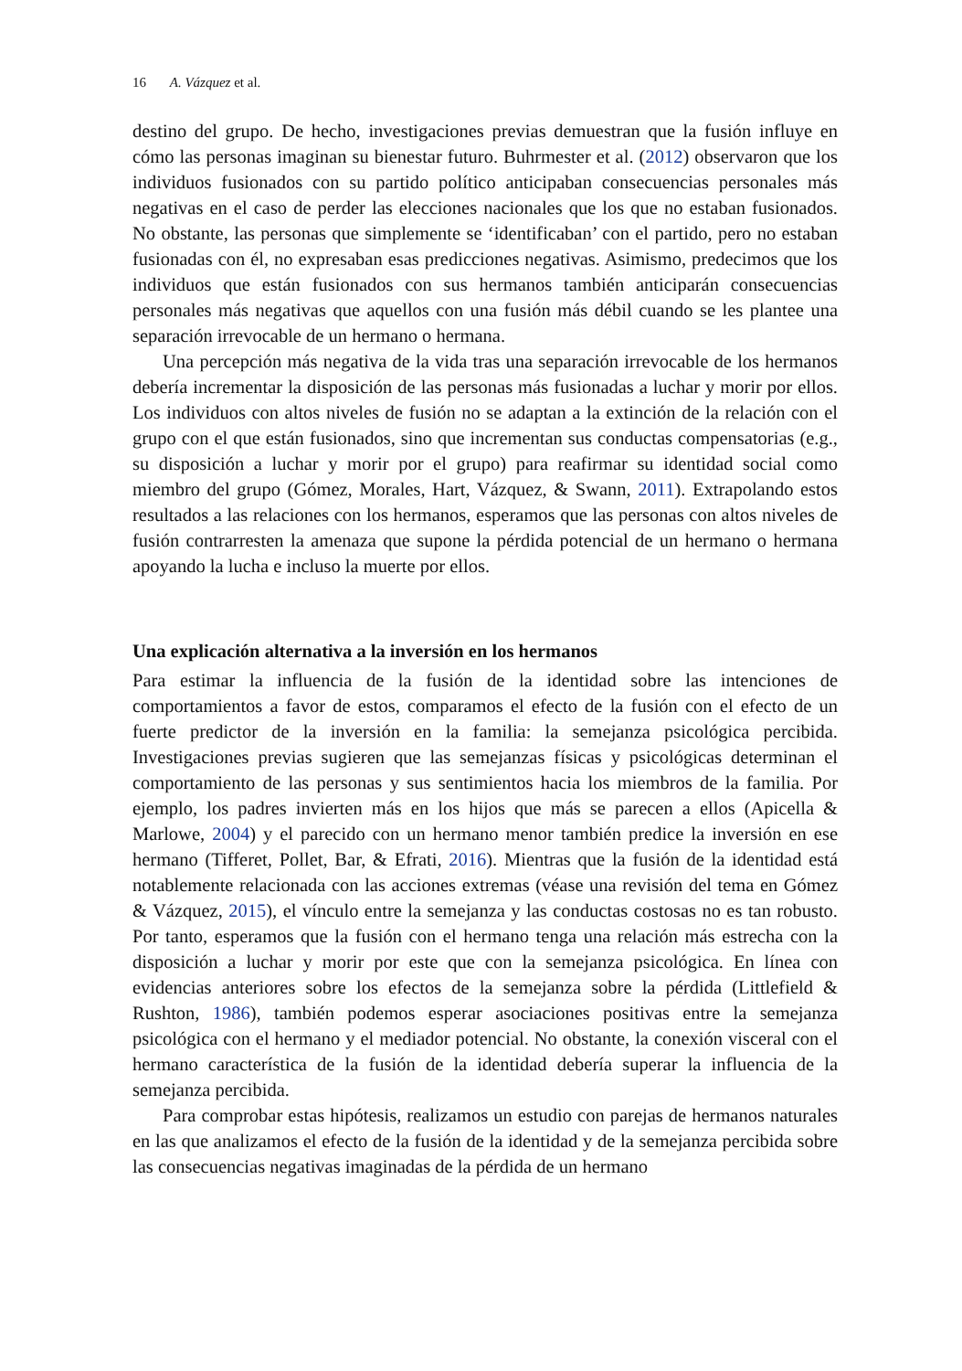16 A. Vázquez et al.
destino del grupo. De hecho, investigaciones previas demuestran que la fusión influye en cómo las personas imaginan su bienestar futuro. Buhrmester et al. (2012) observaron que los individuos fusionados con su partido político anticipaban consecuencias personales más negativas en el caso de perder las elecciones nacionales que los que no estaban fusionados. No obstante, las personas que simplemente se ‘identificaban’ con el partido, pero no estaban fusionadas con él, no expresaban esas predicciones negativas. Asimismo, predecimos que los individuos que están fusionados con sus hermanos también anticiparán consecuencias personales más negativas que aquellos con una fusión más débil cuando se les plantee una separación irrevocable de un hermano o hermana.
Una percepción más negativa de la vida tras una separación irrevocable de los hermanos debería incrementar la disposición de las personas más fusionadas a luchar y morir por ellos. Los individuos con altos niveles de fusión no se adaptan a la extinción de la relación con el grupo con el que están fusionados, sino que incrementan sus conductas compensatorias (e.g., su disposición a luchar y morir por el grupo) para reafirmar su identidad social como miembro del grupo (Gómez, Morales, Hart, Vázquez, & Swann, 2011). Extrapolando estos resultados a las relaciones con los hermanos, esperamos que las personas con altos niveles de fusión contrarresten la amenaza que supone la pérdida potencial de un hermano o hermana apoyando la lucha e incluso la muerte por ellos.
Una explicación alternativa a la inversión en los hermanos
Para estimar la influencia de la fusión de la identidad sobre las intenciones de comportamientos a favor de estos, comparamos el efecto de la fusión con el efecto de un fuerte predictor de la inversión en la familia: la semejanza psicológica percibida. Investigaciones previas sugieren que las semejanzas físicas y psicológicas determinan el comportamiento de las personas y sus sentimientos hacia los miembros de la familia. Por ejemplo, los padres invierten más en los hijos que más se parecen a ellos (Apicella & Marlowe, 2004) y el parecido con un hermano menor también predice la inversión en ese hermano (Tifferet, Pollet, Bar, & Efrati, 2016). Mientras que la fusión de la identidad está notablemente relacionada con las acciones extremas (véase una revisión del tema en Gómez & Vázquez, 2015), el vínculo entre la semejanza y las conductas costosas no es tan robusto. Por tanto, esperamos que la fusión con el hermano tenga una relación más estrecha con la disposición a luchar y morir por este que con la semejanza psicológica. En línea con evidencias anteriores sobre los efectos de la semejanza sobre la pérdida (Littlefield & Rushton, 1986), también podemos esperar asociaciones positivas entre la semejanza psicológica con el hermano y el mediador potencial. No obstante, la conexión visceral con el hermano característica de la fusión de la identidad debería superar la influencia de la semejanza percibida.
Para comprobar estas hipótesis, realizamos un estudio con parejas de hermanos naturales en las que analizamos el efecto de la fusión de la identidad y de la semejanza percibida sobre las consecuencias negativas imaginadas de la pérdida de un hermano